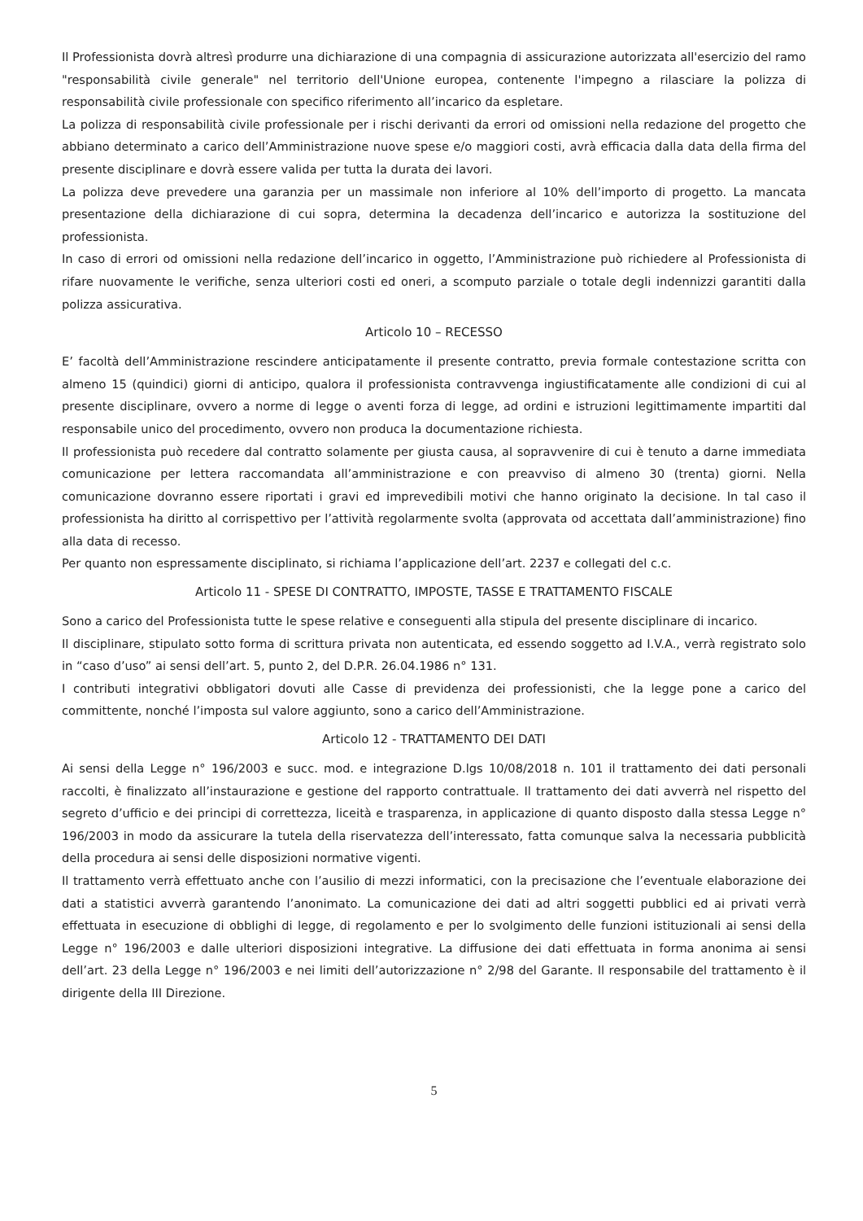Il Professionista dovrà altresì produrre una dichiarazione di una compagnia di assicurazione autorizzata all'esercizio del ramo "responsabilità civile generale" nel territorio dell'Unione europea, contenente l'impegno a rilasciare la polizza di responsabilità civile professionale con specifico riferimento all’incarico da espletare.
La polizza di responsabilità civile professionale per i rischi derivanti da errori od omissioni nella redazione del progetto che abbiano determinato a carico dell’Amministrazione nuove spese e/o maggiori costi, avrà efficacia dalla data della firma del presente disciplinare e dovrà essere valida per tutta la durata dei lavori.
La polizza deve prevedere una garanzia per un massimale non inferiore al 10% dell’importo di progetto. La mancata presentazione della dichiarazione di cui sopra, determina la decadenza dell’incarico e autorizza la sostituzione del professionista.
In caso di errori od omissioni nella redazione dell’incarico in oggetto, l’Amministrazione può richiedere al Professionista di rifare nuovamente le verifiche, senza ulteriori costi ed oneri, a scomputo parziale o totale degli indennizzi garantiti dalla polizza assicurativa.
Articolo 10 – RECESSO
E’ facoltà dell’Amministrazione rescindere anticipatamente il presente contratto, previa formale contestazione scritta con almeno 15 (quindici) giorni di anticipo, qualora il professionista contravvenga ingiustificatamente alle condizioni di cui al presente disciplinare, ovvero a norme di legge o aventi forza di legge, ad ordini e istruzioni legittimamente impartiti dal responsabile unico del procedimento, ovvero non produca la documentazione richiesta.
Il professionista può recedere dal contratto solamente per giusta causa, al sopravvenire di cui è tenuto a darne immediata comunicazione per lettera raccomandata all’amministrazione e con preavviso di almeno 30 (trenta) giorni. Nella comunicazione dovranno essere riportati i gravi ed imprevedibili motivi che hanno originato la decisione. In tal caso il professionista ha diritto al corrispettivo per l’attività regolarmente svolta (approvata od accettata dall’amministrazione) fino alla data di recesso.
Per quanto non espressamente disciplinato, si richiama l’applicazione dell’art. 2237 e collegati del c.c.
Articolo 11 - SPESE DI CONTRATTO, IMPOSTE, TASSE E TRATTAMENTO FISCALE
Sono a carico del Professionista tutte le spese relative e conseguenti alla stipula del presente disciplinare di incarico.
Il disciplinare, stipulato sotto forma di scrittura privata non autenticata, ed essendo soggetto ad I.V.A., verrà registrato solo in “caso d’uso” ai sensi dell’art. 5, punto 2, del D.P.R. 26.04.1986 n° 131.
I contributi integrativi obbligatori dovuti alle Casse di previdenza dei professionisti, che la legge pone a carico del committente, nonché l’imposta sul valore aggiunto, sono a carico dell’Amministrazione.
Articolo 12 - TRATTAMENTO DEI DATI
Ai sensi della Legge n° 196/2003 e succ. mod. e integrazione D.lgs 10/08/2018 n. 101 il trattamento dei dati personali raccolti, è finalizzato all’instaurazione e gestione del rapporto contrattuale. Il trattamento dei dati avverrà nel rispetto del segreto d’ufficio e dei principi di correttezza, liceità e trasparenza, in applicazione di quanto disposto dalla stessa Legge n° 196/2003 in modo da assicurare la tutela della riservatezza dell’interessato, fatta comunque salva la necessaria pubblicità della procedura ai sensi delle disposizioni normative vigenti.
Il trattamento verrà effettuato anche con l’ausilio di mezzi informatici, con la precisazione che l’eventuale elaborazione dei dati a statistici avverrà garantendo l’anonimato. La comunicazione dei dati ad altri soggetti pubblici ed ai privati verrà effettuata in esecuzione di obblighi di legge, di regolamento e per lo svolgimento delle funzioni istituzionali ai sensi della Legge n° 196/2003 e dalle ulteriori disposizioni integrative. La diffusione dei dati effettuata in forma anonima ai sensi dell’art. 23 della Legge n° 196/2003 e nei limiti dell’autorizzazione n° 2/98 del Garante. Il responsabile del trattamento è il dirigente della III Direzione.
5